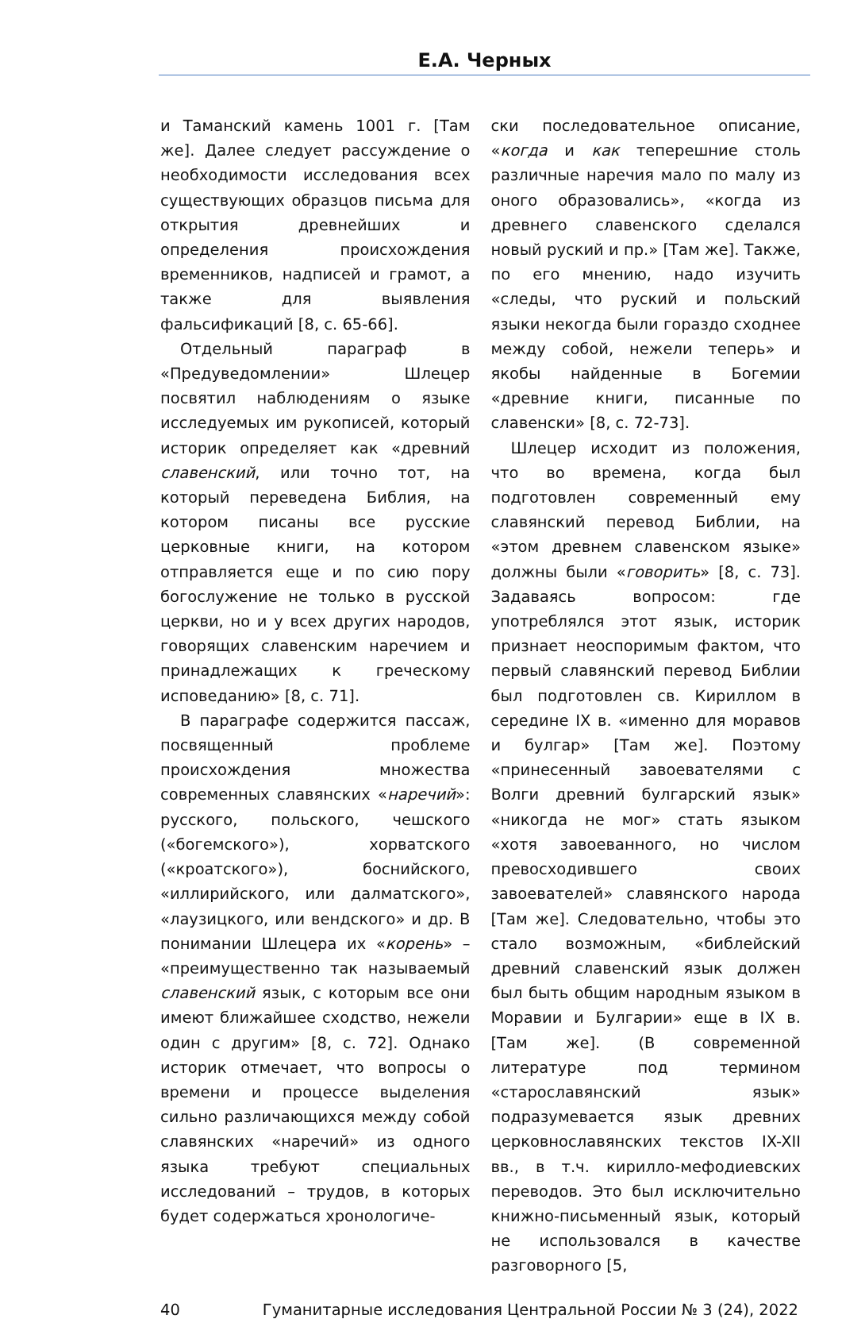Е.А. Черных
и Таманский камень 1001 г. [Там же]. Далее следует рассуждение о необходимости исследования всех существующих образцов письма для открытия древнейших и определения происхождения временников, надписей и грамот, а также для выявления фальсификаций [8, с. 65-66].
Отдельный параграф в «Предуведомлении» Шлецер посвятил наблюдениям о языке исследуемых им рукописей, который историк определяет как «древний славенский, или точно тот, на который переведена Библия, на котором писаны все русские церковные книги, на котором отправляется еще и по сию пору богослужение не только в русской церкви, но и у всех других народов, говорящих славенским наречием и принадлежащих к греческому исповеданию» [8, с. 71].
В параграфе содержится пассаж, посвященный проблеме происхождения множества современных славянских «наречий»: русского, польского, чешского («богемского»), хорватского («кроатского»), боснийского, «иллирийского, или далматского», «лаузицкого, или вендского» и др. В понимании Шлецера их «корень» – «преимущественно так называемый славенский язык, с которым все они имеют ближайшее сходство, нежели один с другим» [8, с. 72]. Однако историк отмечает, что вопросы о времени и процессе выделения сильно различающихся между собой славянских «наречий» из одного языка требуют специальных исследований – трудов, в которых будет содержаться хронологиче-
ски последовательное описание, «когда и как теперешние столь различные наречия мало по малу из оного образовались», «когда из древнего славенского сделался новый руский и пр.» [Там же]. Также, по его мнению, надо изучить «следы, что руский и польский языки некогда были гораздо сходнее между собой, нежели теперь» и якобы найденные в Богемии «древние книги, писанные по славенски» [8, с. 72-73].
Шлецер исходит из положения, что во времена, когда был подготовлен современный ему славянский перевод Библии, на «этом древнем славенском языке» должны были «говорить» [8, с. 73]. Задаваясь вопросом: где употреблялся этот язык, историк признает неоспоримым фактом, что первый славянский перевод Библии был подготовлен св. Кириллом в середине IX в. «именно для моравов и булгар» [Там же]. Поэтому «принесенный завоевателями с Волги древний булгарский язык» «никогда не мог» стать языком «хотя завоеванного, но числом превосходившего своих завоевателей» славянского народа [Там же]. Следовательно, чтобы это стало возможным, «библейский древний славенский язык должен был быть общим народным языком в Моравии и Булгарии» еще в IX в. [Там же]. (В современной литературе под термином «старославянский язык» подразумевается язык древних церковнославянских текстов IX-XII вв., в т.ч. кирилло-мефодиевских переводов. Это был исключительно книжно-письменный язык, который не использовался в качестве разговорного [5,
40 Гуманитарные исследования Центральной России № 3 (24), 2022